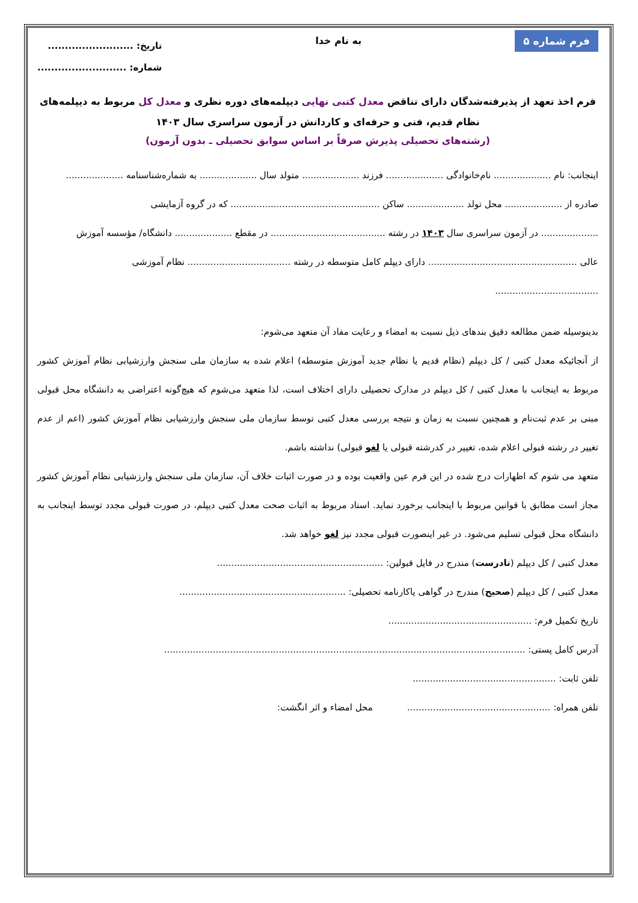فرم شماره ۵ به نام خدا
تاریخ: .........................
شماره: ..........................
فرم اخذ تعهد از پذیرفته‌شدگان دارای تناقض معدل کتبی نهایی دیپلمه‌های دوره نظری و معدل کل مربوط به دیپلمه‌های نظام قدیم، فنی و حرفه‌ای و کاردانش در آزمون سراسری سال ۱۴۰۳
(رشته‌های تحصیلی پذیرش صرفاً بر اساس سوابق تحصیلی ـ بدون آزمون)
اینجانب: نام .................... نام‌خانوادگی .................... فرزند .................... متولد سال .................... به شماره‌شناسنامه ....................
صادره از .................... محل تولد .................... ساکن .................................................... که در گروه آزمایشی
.................... در آزمون سراسری سال ۱۴۰۳ در رشته ........................................ در مقطع .................... دانشگاه/ مؤسسه آموزش
عالی .................................................... دارای دیپلم کامل متوسطه در رشته .................................... نظام آموزشی
....................................
بدینوسیله ضمن مطالعه دقیق بندهای ذیل نسبت به امضاء و رعایت مفاد آن متعهد می‌شوم:
از آنجائیکه معدل کتبی / کل دیپلم (نظام قدیم یا نظام جدید آموزش متوسطه) اعلام شده به سازمان ملی سنجش وارزشیابی نظام آموزش کشور مربوط به اینجانب با معدل کتبی / کل دیپلم در مدارک تحصیلی دارای اختلاف است، لذا متعهد می‌شوم که هیچ‌گونه اعتراضی به دانشگاه محل قبولی مبنی بر عدم ثبت‌نام و همچنین نسبت به زمان و نتیجه بررسی معدل کتبی توسط سازمان ملی سنجش وارزشیابی نظام آموزش کشور (اعم از عدم تغییر در رشته قبولی اعلام شده، تغییر در کدرشته قبولی یا لغو قبولی) نداشته باشم.
متعهد می شوم که اظهارات درج شده در این فرم عین واقعیت بوده و در صورت اثبات خلاف آن، سازمان ملی سنجش وارزشیابی نظام آموزش کشور مجاز است مطابق با قوانین مربوط با اینجانب برخورد نماید. اسناد مربوط به اثبات صحت معدل کتبی دیپلم، در صورت قبولی مجدد توسط اینجانب به دانشگاه محل قبولی تسلیم می‌شود. در غیر اینصورت قبولی مجدد نیز لغو خواهد شد.
معدل کتبی / کل دیپلم (نادرست) مندرج در فایل قبولین: ..........................................................
معدل کتبی / کل دیپلم (صحیح) مندرج در گواهی یاکارنامه تحصیلی: ..........................................................
تاریخ تکمیل فرم: ..................................................
آدرس کامل پستی: ..............................................................................................................................
تلفن ثابت: ..................................................
تلفن همراه: .................................................. محل امضاء و اثر انگشت: